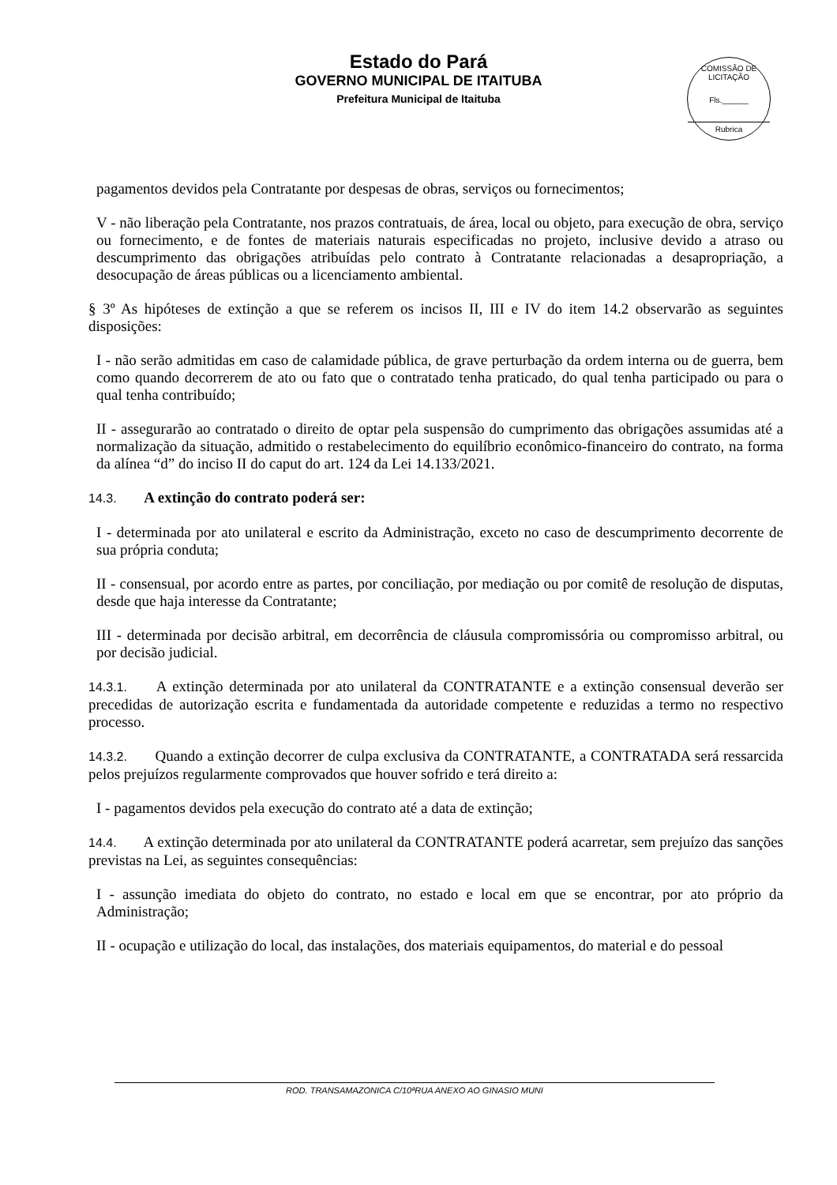Estado do Pará
GOVERNO MUNICIPAL DE ITAITUBA
Prefeitura Municipal de Itaituba
COMISSÃO DE LICITAÇÃO
Fls.______
Rubrica
pagamentos devidos pela Contratante por despesas de obras, serviços ou fornecimentos;
V - não liberação pela Contratante, nos prazos contratuais, de área, local ou objeto, para execução de obra, serviço ou fornecimento, e de fontes de materiais naturais especificadas no projeto, inclusive devido a atraso ou descumprimento das obrigações atribuídas pelo contrato à Contratante relacionadas a desapropriação, a desocupação de áreas públicas ou a licenciamento ambiental.
§ 3º As hipóteses de extinção a que se referem os incisos II, III e IV do item 14.2 observarão as seguintes disposições:
I - não serão admitidas em caso de calamidade pública, de grave perturbação da ordem interna ou de guerra, bem como quando decorrerem de ato ou fato que o contratado tenha praticado, do qual tenha participado ou para o qual tenha contribuído;
II - assegurarão ao contratado o direito de optar pela suspensão do cumprimento das obrigações assumidas até a normalização da situação, admitido o restabelecimento do equilíbrio econômico-financeiro do contrato, na forma da alínea “d” do inciso II do caput do art. 124 da Lei 14.133/2021.
14.3. A extinção do contrato poderá ser:
I - determinada por ato unilateral e escrito da Administração, exceto no caso de descumprimento decorrente de sua própria conduta;
II - consensual, por acordo entre as partes, por conciliação, por mediação ou por comitê de resolução de disputas, desde que haja interesse da Contratante;
III - determinada por decisão arbitral, em decorrência de cláusula compromissória ou compromisso arbitral, ou por decisão judicial.
14.3.1. A extinção determinada por ato unilateral da CONTRATANTE e a extinção consensual deverão ser precedidas de autorização escrita e fundamentada da autoridade competente e reduzidas a termo no respectivo processo.
14.3.2. Quando a extinção decorrer de culpa exclusiva da CONTRATANTE, a CONTRATADA será ressarcida pelos prejuízos regularmente comprovados que houver sofrido e terá direito a:
I - pagamentos devidos pela execução do contrato até a data de extinção;
14.4. A extinção determinada por ato unilateral da CONTRATANTE poderá acarretar, sem prejuízo das sanções previstas na Lei, as seguintes consequências:
I - assunção imediata do objeto do contrato, no estado e local em que se encontrar, por ato próprio da Administração;
II - ocupação e utilização do local, das instalações, dos materiais equipamentos, do material e do pessoal
ROD. TRANSAMAZONICA C/10ªRUA ANEXO AO GINASIO MUNI